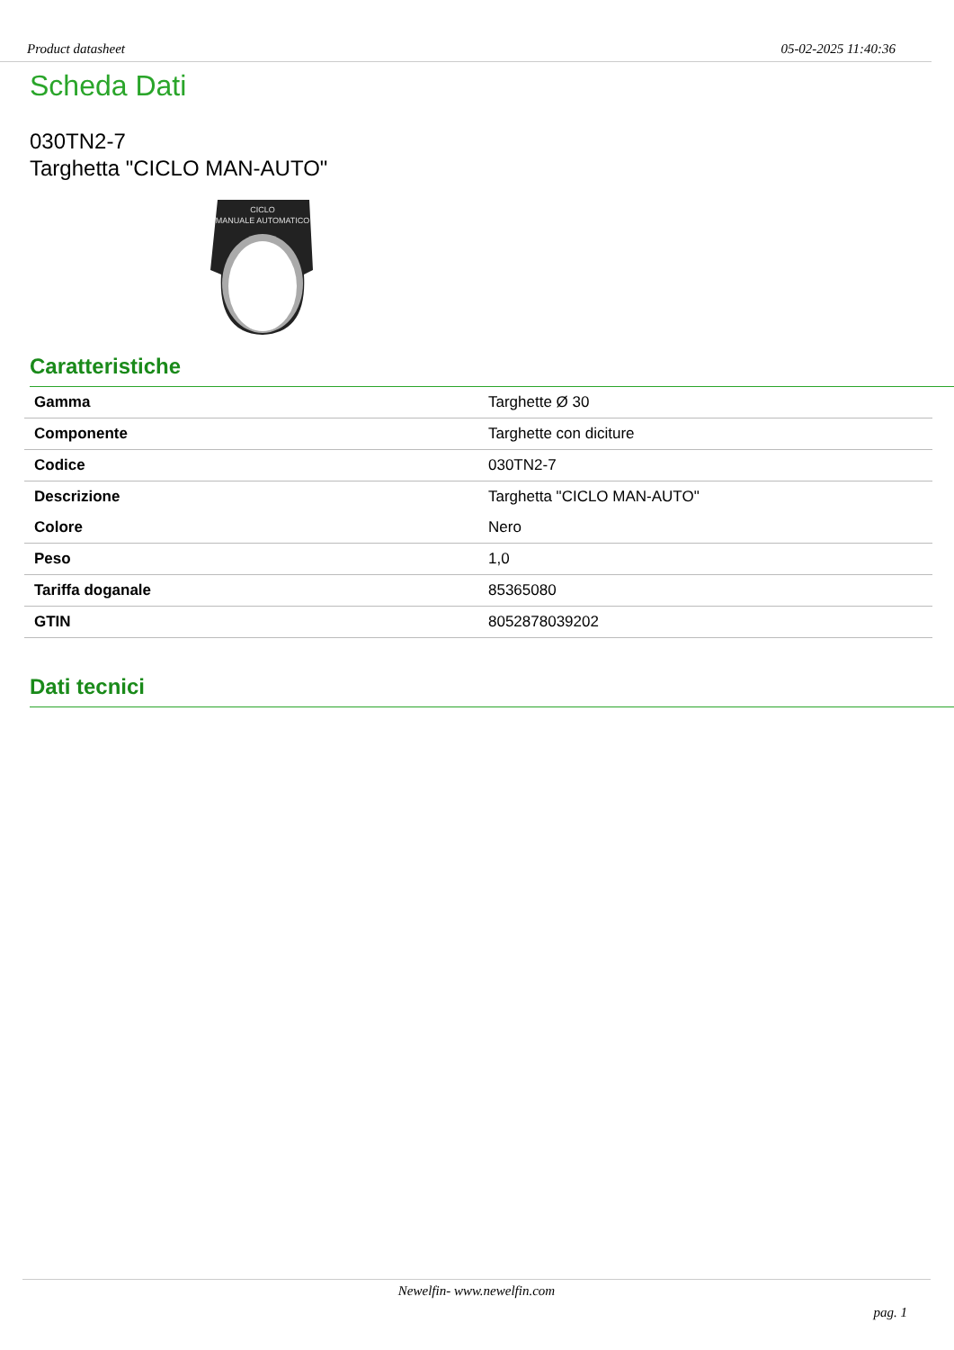Product datasheet 05-02-2025 11:40:36
Scheda Dati
030TN2-7
Targhetta "CICLO MAN-AUTO"
CICLO
MANUALE AUTOMATICO
Caratteristiche
| Gamma | Targhette Ø 30 |
| Componente | Targhette con diciture |
| Codice | 030TN2-7 |
| Descrizione | Targhetta "CICLO MAN-AUTO" |
| Colore | Nero |
| Peso | 1,0 |
| Tariffa doganale | 85365080 |
| GTIN | 8052878039202 |
Dati tecnici
Newelfin- www.newelfin.com
pag. 1